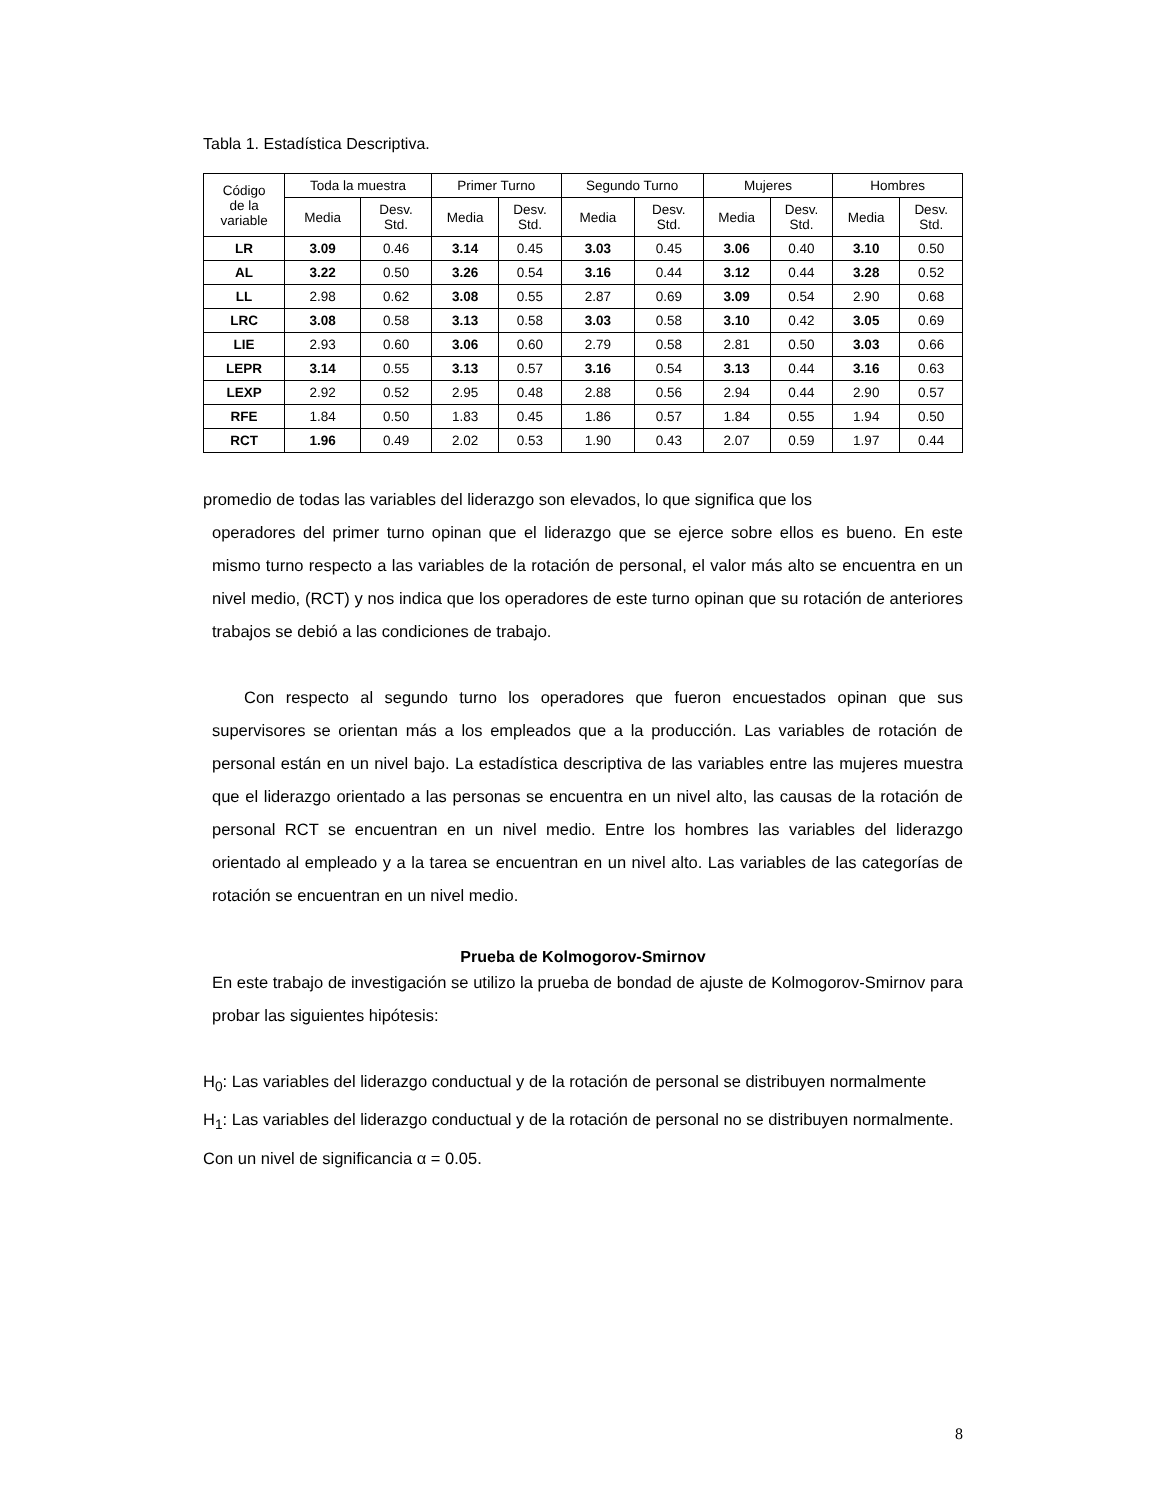Tabla 1. Estadística Descriptiva.
| Código de la variable | Toda la muestra | | Primer Turno | | Segundo Turno | | Mujeres | | Hombres | |
| --- | --- | --- | --- | --- | --- | --- | --- | --- | --- | --- |
| | Media | Desv. Std. | Media | Desv. Std. | Media | Desv. Std. | Media | Desv. Std. | Media | Desv. Std. |
| LR | 3.09 | 0.46 | 3.14 | 0.45 | 3.03 | 0.45 | 3.06 | 0.40 | 3.10 | 0.50 |
| AL | 3.22 | 0.50 | 3.26 | 0.54 | 3.16 | 0.44 | 3.12 | 0.44 | 3.28 | 0.52 |
| LL | 2.98 | 0.62 | 3.08 | 0.55 | 2.87 | 0.69 | 3.09 | 0.54 | 2.90 | 0.68 |
| LRC | 3.08 | 0.58 | 3.13 | 0.58 | 3.03 | 0.58 | 3.10 | 0.42 | 3.05 | 0.69 |
| LIE | 2.93 | 0.60 | 3.06 | 0.60 | 2.79 | 0.58 | 2.81 | 0.50 | 3.03 | 0.66 |
| LEPR | 3.14 | 0.55 | 3.13 | 0.57 | 3.16 | 0.54 | 3.13 | 0.44 | 3.16 | 0.63 |
| LEXP | 2.92 | 0.52 | 2.95 | 0.48 | 2.88 | 0.56 | 2.94 | 0.44 | 2.90 | 0.57 |
| RFE | 1.84 | 0.50 | 1.83 | 0.45 | 1.86 | 0.57 | 1.84 | 0.55 | 1.94 | 0.50 |
| RCT | 1.96 | 0.49 | 2.02 | 0.53 | 1.90 | 0.43 | 2.07 | 0.59 | 1.97 | 0.44 |
promedio de todas las variables del liderazgo son elevados, lo que significa que los
operadores del primer turno opinan que el liderazgo que se ejerce sobre ellos es bueno. En este mismo turno respecto a las variables de la rotación de personal, el valor más alto se encuentra en un nivel medio, (RCT) y nos indica que los operadores de este turno opinan que su rotación de anteriores trabajos se debió a las condiciones de trabajo.
Con respecto al segundo turno los operadores que fueron encuestados opinan que sus supervisores se orientan más a los empleados que a la producción. Las variables de rotación de personal están en un nivel bajo. La estadística descriptiva de las variables entre las mujeres muestra que el liderazgo orientado a las personas se encuentra en un nivel alto, las causas de la rotación de personal RCT se encuentran en un nivel medio. Entre los hombres las variables del liderazgo orientado al empleado y a la tarea se encuentran en un nivel alto. Las variables de las categorías de rotación se encuentran en un nivel medio.
Prueba de Kolmogorov-Smirnov
En este trabajo de investigación se utilizo la prueba de bondad de ajuste de Kolmogorov-Smirnov para probar las siguientes hipótesis:
H<sub>0</sub>: Las variables del liderazgo conductual y de la rotación de personal se distribuyen normalmente
H<sub>1</sub>: Las variables del liderazgo conductual y de la rotación de personal no se distribuyen normalmente.
Con un nivel de significancia α = 0.05.
8